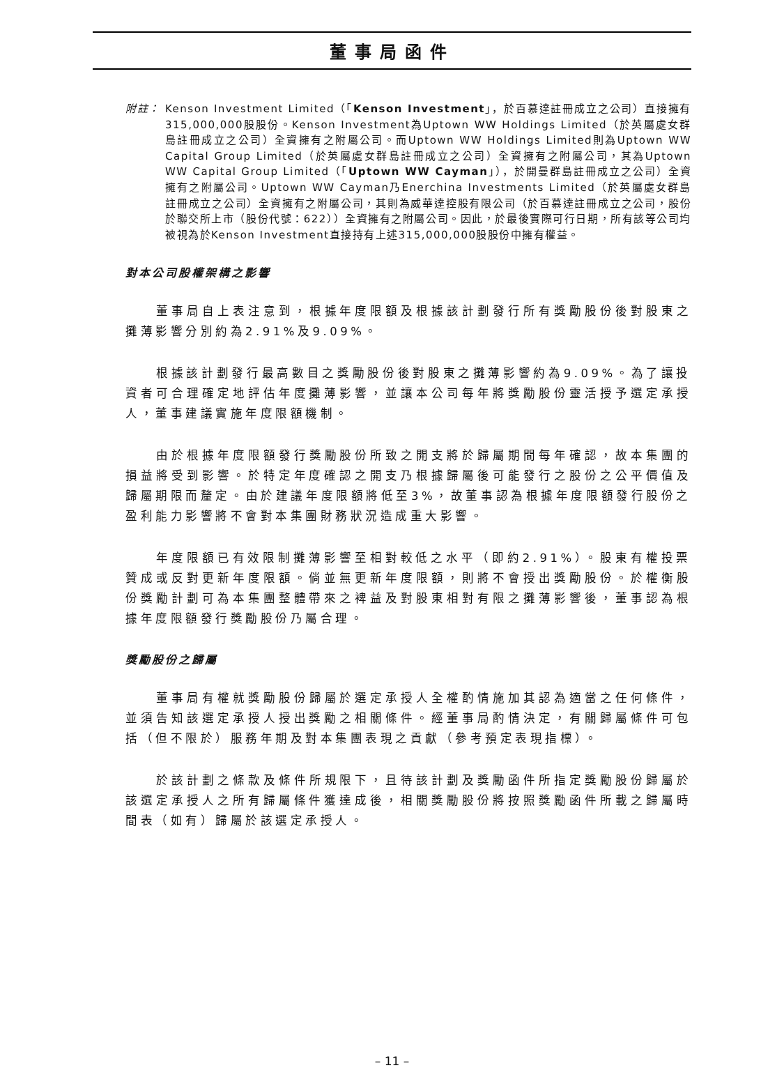董事局函件
附註： Kenson Investment Limited（「Kenson Investment」，於百慕達註冊成立之公司）直接擁有315,000,000股股份。Kenson Investment為Uptown WW Holdings Limited（於英屬處女群島註冊成立之公司）全資擁有之附屬公司。而Uptown WW Holdings Limited則為Uptown WW Capital Group Limited（於英屬處女群島註冊成立之公司）全資擁有之附屬公司，其為Uptown WW Capital Group Limited（「Uptown WW Cayman」），於開曼群島註冊成立之公司）全資擁有之附屬公司。Uptown WW Cayman乃Enerchina Investments Limited（於英屬處女群島註冊成立之公司）全資擁有之附屬公司，其則為威華達控股有限公司（於百慕達註冊成立之公司，股份於聯交所上市（股份代號：622））全資擁有之附屬公司。因此，於最後實際可行日期，所有該等公司均被視為於Kenson Investment直接持有上述315,000,000股股份中擁有權益。
對本公司股權架構之影響
董事局自上表注意到，根據年度限額及根據該計劃發行所有獎勵股份後對股東之攤薄影響分別約為2.91%及9.09%。
根據該計劃發行最高數目之獎勵股份後對股東之攤薄影響約為9.09%。為了讓投資者可合理確定地評估年度攤薄影響，並讓本公司每年將獎勵股份靈活授予選定承授人，董事建議實施年度限額機制。
由於根據年度限額發行獎勵股份所致之開支將於歸屬期間每年確認，故本集團的損益將受到影響。於特定年度確認之開支乃根據歸屬後可能發行之股份之公平價值及歸屬期限而釐定。由於建議年度限額將低至3%，故董事認為根據年度限額發行股份之盈利能力影響將不會對本集團財務狀況造成重大影響。
年度限額已有效限制攤薄影響至相對較低之水平（即約2.91%）。股東有權投票贊成或反對更新年度限額。倘並無更新年度限額，則將不會授出獎勵股份。於權衡股份獎勵計劃可為本集團整體帶來之裨益及對股東相對有限之攤薄影響後，董事認為根據年度限額發行獎勵股份乃屬合理。
獎勵股份之歸屬
董事局有權就獎勵股份歸屬於選定承授人全權酌情施加其認為適當之任何條件，並須告知該選定承授人授出獎勵之相關條件。經董事局酌情決定，有關歸屬條件可包括（但不限於）服務年期及對本集團表現之貢獻（參考預定表現指標）。
於該計劃之條款及條件所規限下，且待該計劃及獎勵函件所指定獎勵股份歸屬於該選定承授人之所有歸屬條件獲達成後，相關獎勵股份將按照獎勵函件所載之歸屬時間表（如有）歸屬於該選定承授人。
– 11 –